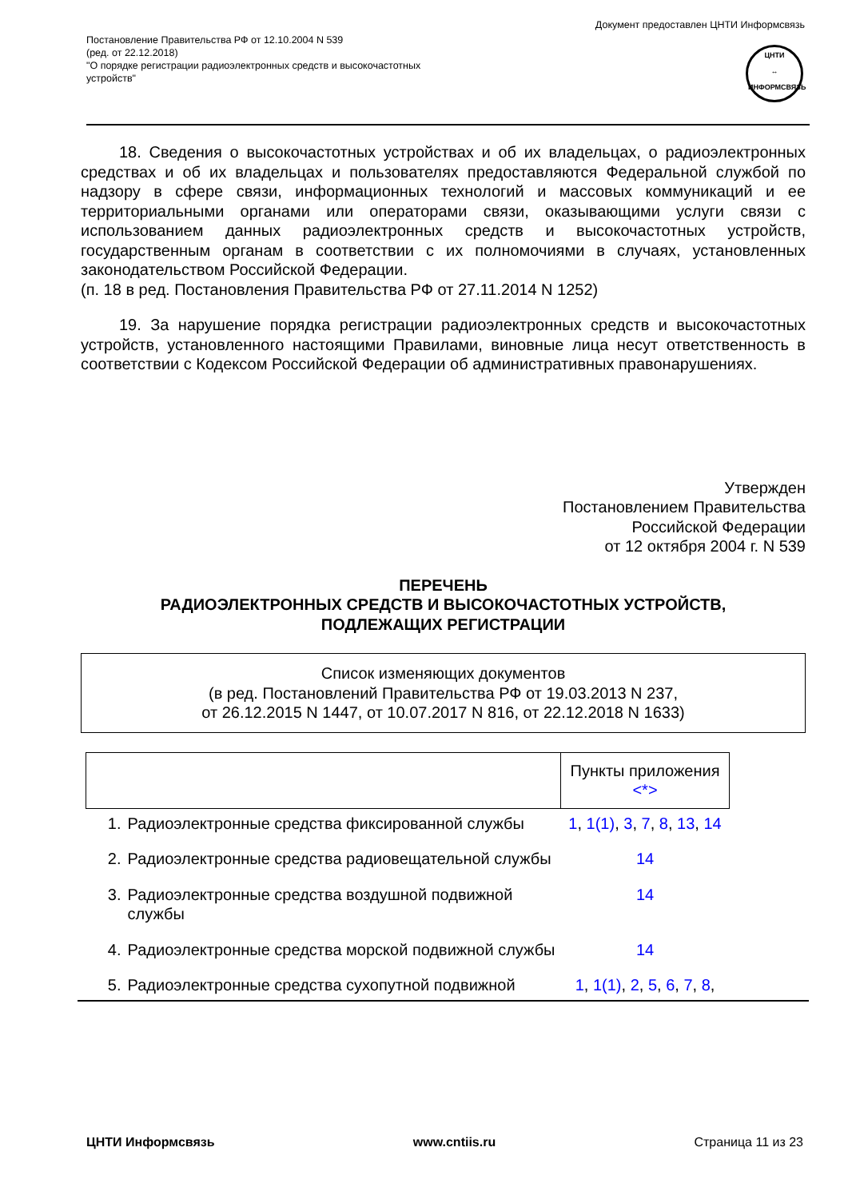Постановление Правительства РФ от 12.10.2004 N 539
(ред. от 22.12.2018)
"О порядке регистрации радиоэлектронных средств и высокочастотных
устройств"
Документ предоставлен ЦНТИ Информсвязь
ЦНТИ
↔
ИНФОРМСВЯЗЬ
18. Сведения о высокочастотных устройствах и об их владельцах, о радиоэлектронных средствах и об их владельцах и пользователях предоставляются Федеральной службой по надзору в сфере связи, информационных технологий и массовых коммуникаций и ее территориальными органами или операторами связи, оказывающими услуги связи с использованием данных радиоэлектронных средств и высокочастотных устройств, государственным органам в соответствии с их полномочиями в случаях, установленных законодательством Российской Федерации.
(п. 18 в ред. Постановления Правительства РФ от 27.11.2014 N 1252)
19. За нарушение порядка регистрации радиоэлектронных средств и высокочастотных устройств, установленного настоящими Правилами, виновные лица несут ответственность в соответствии с Кодексом Российской Федерации об административных правонарушениях.
Утвержден
Постановлением Правительства
Российской Федерации
от 12 октября 2004 г. N 539
ПЕРЕЧЕНЬ
РАДИОЭЛЕКТРОННЫХ СРЕДСТВ И ВЫСОКОЧАСТОТНЫХ УСТРОЙСТВ,
ПОДЛЕЖАЩИХ РЕГИСТРАЦИИ
Список изменяющих документов
(в ред. Постановлений Правительства РФ от 19.03.2013 N 237,
от 26.12.2015 N 1447, от 10.07.2017 N 816, от 22.12.2018 N 1633)
| | | Пункты приложения <*> |
| --- | --- | --- |
| 1. | Радиоэлектронные средства фиксированной службы | 1 , 1(1) , 3 , 7 , 8 , 13 , 14 |
| 2. | Радиоэлектронные средства радиовещательной службы | 14 |
| 3. | Радиоэлектронные средства воздушной подвижной службы | 14 |
| 4. | Радиоэлектронные средства морской подвижной службы | 14 |
| 5. | Радиоэлектронные средства сухопутной подвижной | 1 , 1(1) , 2 , 5 , 6 , 7 , 8 , |
ЦНТИ Информсвязь www.cntiis.ru Страница 11 из 23